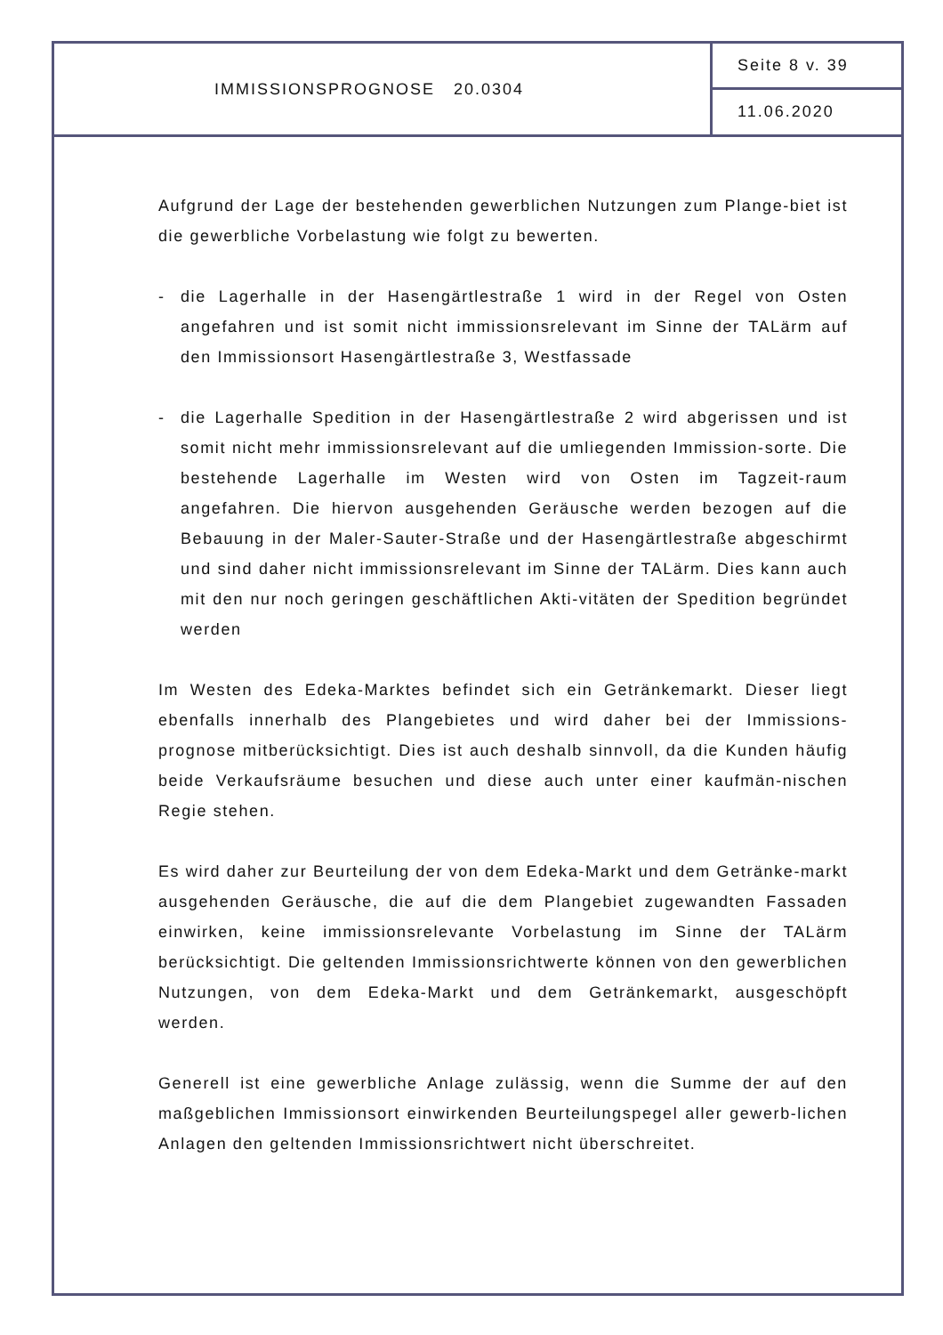IMMISSIONSPROGNOSE 20.0304
Seite 8 v. 39
11.06.2020
Aufgrund der Lage der bestehenden gewerblichen Nutzungen zum Plange-biet ist die gewerbliche Vorbelastung wie folgt zu bewerten.
- die Lagerhalle in der Hasengärtlestraße 1 wird in der Regel von Osten angefahren und ist somit nicht immissionsrelevant im Sinne der TALärm auf den Immissionsort Hasengärtlestraße 3, Westfassade
- die Lagerhalle Spedition in der Hasengärtlestraße 2 wird abgerissen und ist somit nicht mehr immissionsrelevant auf die umliegenden Immission-sorte. Die bestehende Lagerhalle im Westen wird von Osten im Tagzeit-raum angefahren. Die hiervon ausgehenden Geräusche werden bezogen auf die Bebauung in der Maler-Sauter-Straße und der Hasengärtlestraße abgeschirmt und sind daher nicht immissionsrelevant im Sinne der TALärm. Dies kann auch mit den nur noch geringen geschäftlichen Akti-vitäten der Spedition begründet werden
Im Westen des Edeka-Marktes befindet sich ein Getränkemarkt. Dieser liegt ebenfalls innerhalb des Plangebietes und wird daher bei der Immissions-prognose mitberücksichtigt. Dies ist auch deshalb sinnvoll, da die Kunden häufig beide Verkaufsräume besuchen und diese auch unter einer kaufmän-nischen Regie stehen.
Es wird daher zur Beurteilung der von dem Edeka-Markt und dem Getränke-markt ausgehenden Geräusche, die auf die dem Plangebiet zugewandten Fassaden einwirken, keine immissionsrelevante Vorbelastung im Sinne der TALärm berücksichtigt. Die geltenden Immissionsrichtwerte können von den gewerblichen Nutzungen, von dem Edeka-Markt und dem Getränkemarkt, ausgeschöpft werden.
Generell ist eine gewerbliche Anlage zulässig, wenn die Summe der auf den maßgeblichen Immissionsort einwirkenden Beurteilungspegel aller gewerb-lichen Anlagen den geltenden Immissionsrichtwert nicht überschreitet.